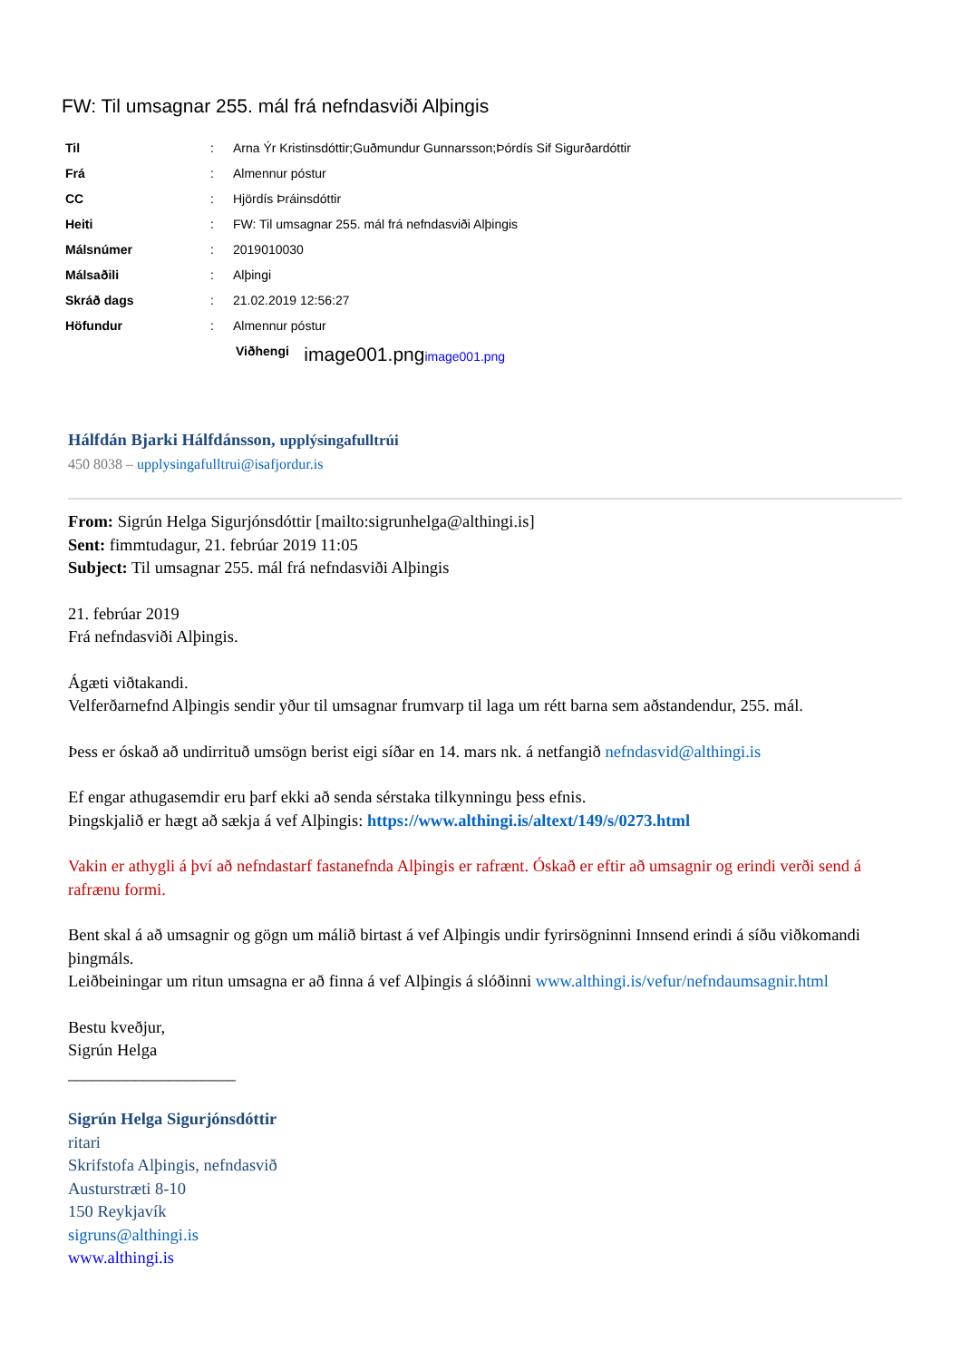FW: Til umsagnar 255. mál frá nefndasviði Alþingis
| Til | : | Arna Ýr Kristinsdóttir;Guðmundur Gunnarsson;Þórdís Sif Sigurðardóttir |
| Frá | : | Almennur póstur |
| CC | : | Hjördís Þráinsdóttir |
| Heiti | : | FW: Til umsagnar 255. mál frá nefndasviði Alþingis |
| Málsnúmer | : | 2019010030 |
| Málsaðili | : | Alþingi |
| Skráð dags | : | 21.02.2019 12:56:27 |
| Höfundur | : | Almennur póstur |
Viðhengi image001.png image001.png
Hálfdán Bjarki Hálfdánsson, upplýsingafulltrúi
450 8038 – upplysingafulltrui@isafjordur.is
From: Sigrún Helga Sigurjónsdóttir [mailto:sigrunhelga@althingi.is]
Sent: fimmtudagur, 21. febrúar 2019 11:05
Subject: Til umsagnar 255. mál frá nefndasviði Alþingis
21. febrúar 2019
Frá nefndasviði Alþingis.
Ágæti viðtakandi.
Velferðarnefnd Alþingis sendir yður til umsagnar frumvarp til laga um rétt barna sem aðstandendur, 255. mál.
Þess er óskað að undirrituð umsögn berist eigi síðar en 14. mars nk. á netfangið nefndasvid@althingi.is
Ef engar athugasemdir eru þarf ekki að senda sérstaka tilkynningu þess efnis.
Þingskjalið er hægt að sækja á vef Alþingis: https://www.althingi.is/altext/149/s/0273.html
Vakin er athygli á því að nefndastarf fastanefnda Alþingis er rafrænt. Óskað er eftir að umsagnir og erindi verði send á rafrænu formi.
Bent skal á að umsagnir og gögn um málið birtast á vef Alþingis undir fyrirsögninni Innsend erindi á síðu viðkomandi þingmáls.
Leiðbeiningar um ritun umsagna er að finna á vef Alþingis á slóðinni www.althingi.is/vefur/nefndaumsagnir.html
Bestu kveðjur,
Sigrún Helga
____________________
Sigrún Helga Sigurjónsdóttir
ritari
Skrifstofa Alþingis, nefndasvið
Austurstræti 8-10
150 Reykjavík
sigruns@althingi.is
www.althingi.is